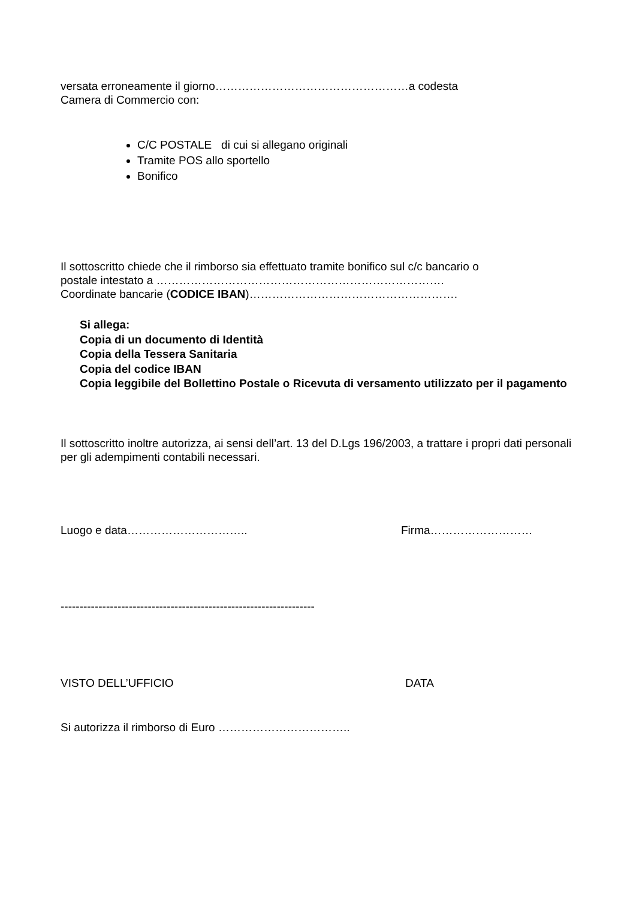versata erroneamente il giorno……………………………………………a codesta
Camera di Commercio con:
C/C POSTALE di cui si allegano originali
Tramite POS allo sportello
Bonifico
Il sottoscritto chiede che il rimborso sia effettuato tramite bonifico sul c/c bancario o
postale intestato a ………………………………………………………………….
Coordinate bancarie (CODICE IBAN)……………………………………………….
Si allega:
Copia di un documento di Identità
Copia della Tessera Sanitaria
Copia del codice IBAN
Copia leggibile del Bollettino Postale o Ricevuta di versamento utilizzato per il pagamento
Il sottoscritto inoltre autorizza, ai sensi dell’art. 13 del D.Lgs 196/2003, a trattare i propri dati personali per gli adempimenti contabili necessari.
Luogo e data………………………….. Firma………………………
-------------------------------------------------------------------
VISTO DELL’UFFICIO DATA
Si autorizza il rimborso di Euro ……………………………..